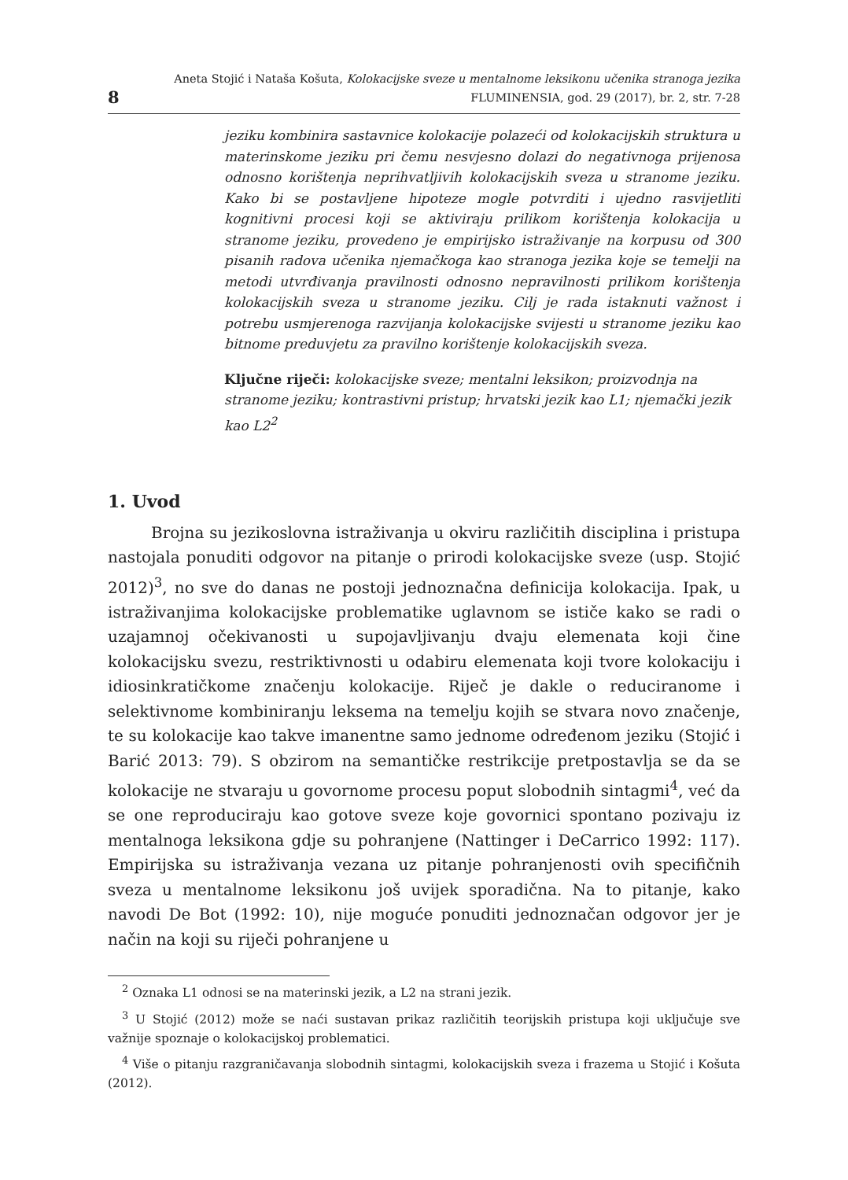8
Aneta Stojić i Nataša Košuta, Kolokacijske sveze u mentalnome leksikonu učenika stranoga jezika
FLUMINENSIA, god. 29 (2017), br. 2, str. 7-28
jeziku kombinira sastavnice kolokacije polazeći od kolokacijskih struktura u materinskome jeziku pri čemu nesvjesno dolazi do negativnoga prijenosa odnosno korištenja neprihvatljivih kolokacijskih sveza u stranome jeziku. Kako bi se postavljene hipoteze mogle potvrditi i ujedno rasvijetliti kognitivni procesi koji se aktiviraju prilikom korištenja kolokacija u stranome jeziku, provedeno je empirijsko istraživanje na korpusu od 300 pisanih radova učenika njemačkoga kao stranoga jezika koje se temelji na metodi utvrđivanja pravilnosti odnosno nepravilnosti prilikom korištenja kolokacijskih sveza u stranome jeziku. Cilj je rada istaknuti važnost i potrebu usmjerenoga razvijanja kolokacijske svijesti u stranome jeziku kao bitnome preduvjetu za pravilno korištenje kolokacijskih sveza.
Ključne riječi: kolokacijske sveze; mentalni leksikon; proizvodnja na stranome jeziku; kontrastivni pristup; hrvatski jezik kao L1; njemački jezik kao L2<sup>2</sup>
1. Uvod
Brojna su jezikoslovna istraživanja u okviru različitih disciplina i pristupa nastojala ponuditi odgovor na pitanje o prirodi kolokacijske sveze (usp. Stojić 2012)<sup>3</sup>, no sve do danas ne postoji jednoznačna definicija kolokacija. Ipak, u istraživanjima kolokacijske problematike uglavnom se ističe kako se radi o uzajamnoj očekivanosti u supojavljivanju dvaju elemenata koji čine kolokacijsku svezu, restriktivnosti u odabiru elemenata koji tvore kolokaciju i idiosinkratičkome značenju kolokacije. Riječ je dakle o reduciranome i selektivnome kombiniranju leksema na temelju kojih se stvara novo značenje, te su kolokacije kao takve imanentne samo jednome određenom jeziku (Stojić i Barić 2013: 79). S obzirom na semantičke restrikcije pretpostavlja se da se kolokacije ne stvaraju u govornome procesu poput slobodnih sintagmi<sup>4</sup>, već da se one reproduciraju kao gotove sveze koje govornici spontano pozivaju iz mentalnoga leksikona gdje su pohranjene (Nattinger i DeCarrico 1992: 117). Empirijska su istraživanja vezana uz pitanje pohranjenosti ovih specifičnih sveza u mentalnome leksikonu još uvijek sporadična. Na to pitanje, kako navodi De Bot (1992: 10), nije moguće ponuditi jednoznačan odgovor jer je način na koji su riječi pohranjene u
<sup>2</sup> Oznaka L1 odnosi se na materinski jezik, a L2 na strani jezik.
<sup>3</sup> U Stojić (2012) može se naći sustavan prikaz različitih teorijskih pristupa koji uključuje sve važnije spoznaje o kolokacijskoj problematici.
<sup>4</sup> Više o pitanju razgraničavanja slobodnih sintagmi, kolokacijskih sveza i frazema u Stojić i Košuta (2012).